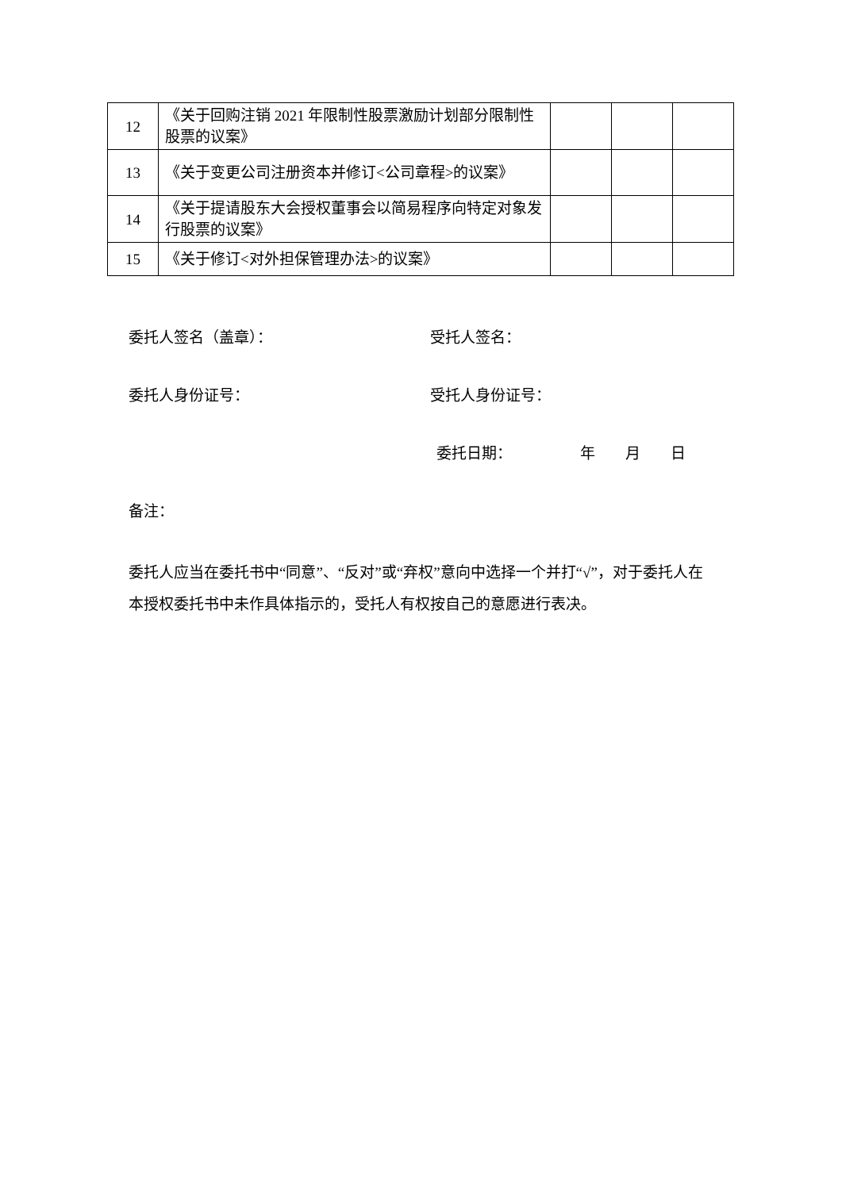| 12 | 《关于回购注销 2021 年限制性股票激励计划部分限制性股票的议案》 | | | |
| 13 | 《关于变更公司注册资本并修订<公司章程>的议案》 | | | |
| 14 | 《关于提请股东大会授权董事会以简易程序向特定对象发行股票的议案》 | | | |
| 15 | 《关于修订<对外担保管理办法>的议案》 | | | |
委托人签名（盖章）： 受托人签名：
委托人身份证号： 受托人身份证号：
委托日期：　　　　　年　　月　　日
备注：
委托人应当在委托书中“同意”、“反对”或“弃权”意向中选择一个并打“√”，对于委托人在本授权委托书中未作具体指示的，受托人有权按自己的意愿进行表决。